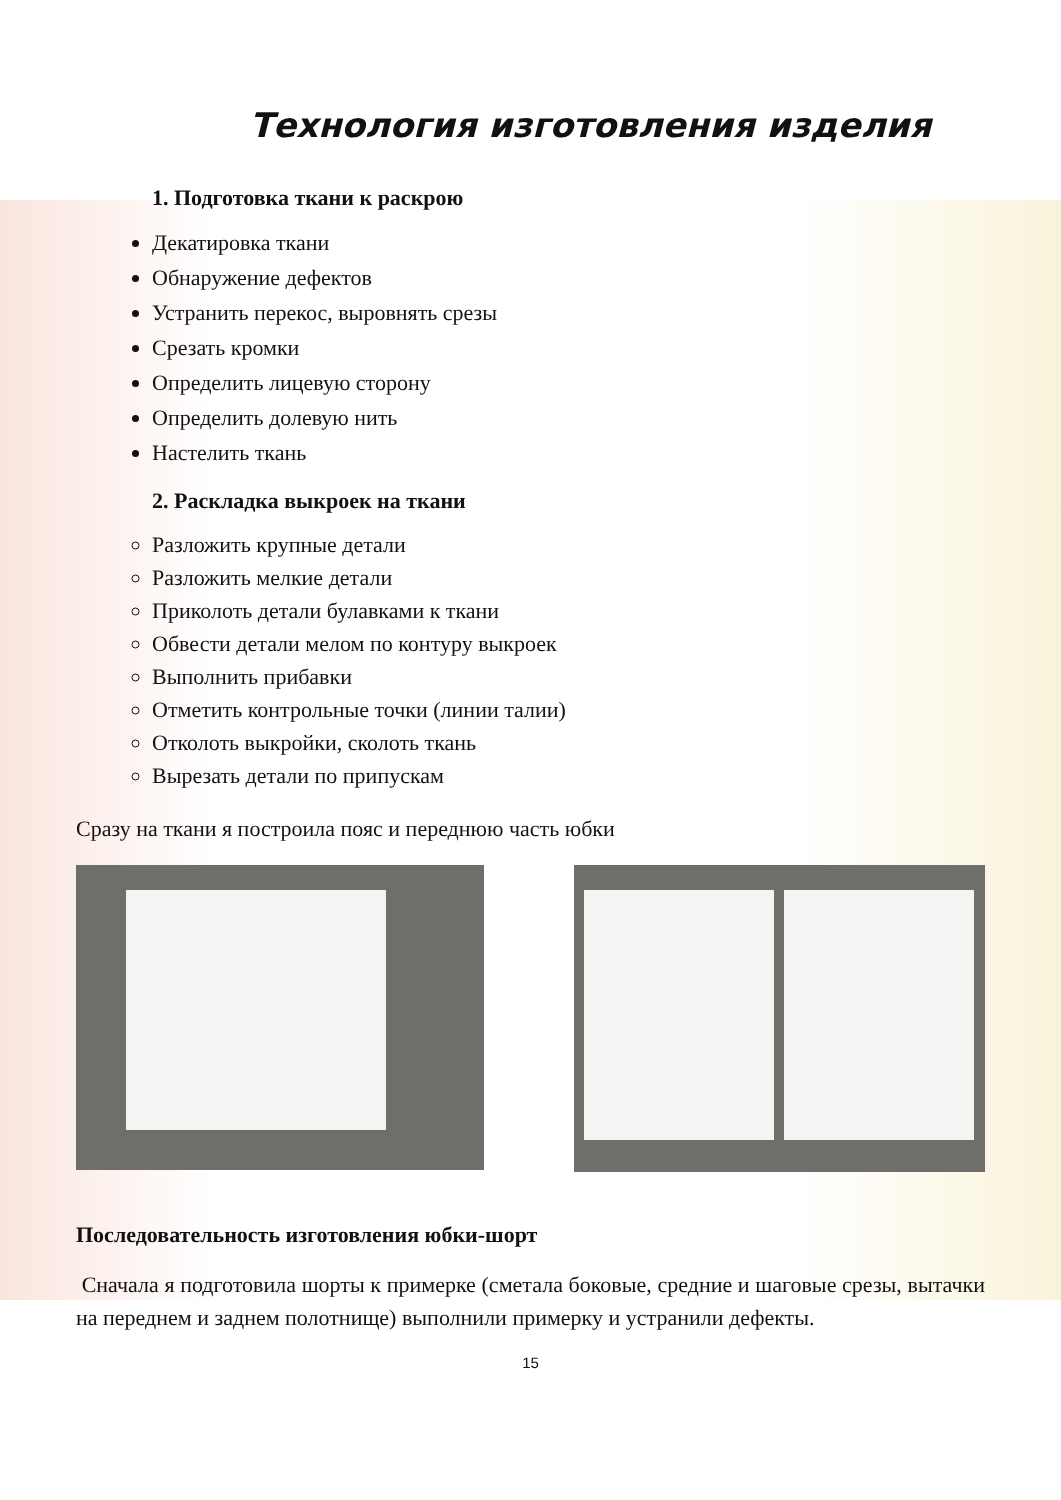Технология изготовления изделия
1. Подготовка ткани к раскрою
Декатировка ткани
Обнаружение дефектов
Устранить перекос, выровнять срезы
Срезать кромки
Определить лицевую сторону
Определить долевую нить
Настелить ткань
2. Раскладка выкроек на ткани
Разложить крупные детали
Разложить мелкие детали
Приколоть детали булавками к ткани
Обвести детали мелом по контуру выкроек
Выполнить прибавки
Отметить контрольные точки (линии талии)
Отколоть выкройки, сколоть ткань
Вырезать детали по припускам
Сразу на ткани я построила пояс и переднюю часть юбки
Последовательность изготовления юбки-шорт
Сначала я подготовила шорты к примерке (сметала боковые, средние и шаговые срезы, вытачки на переднем и заднем полотнище) выполнили примерку и устранили дефекты.
15